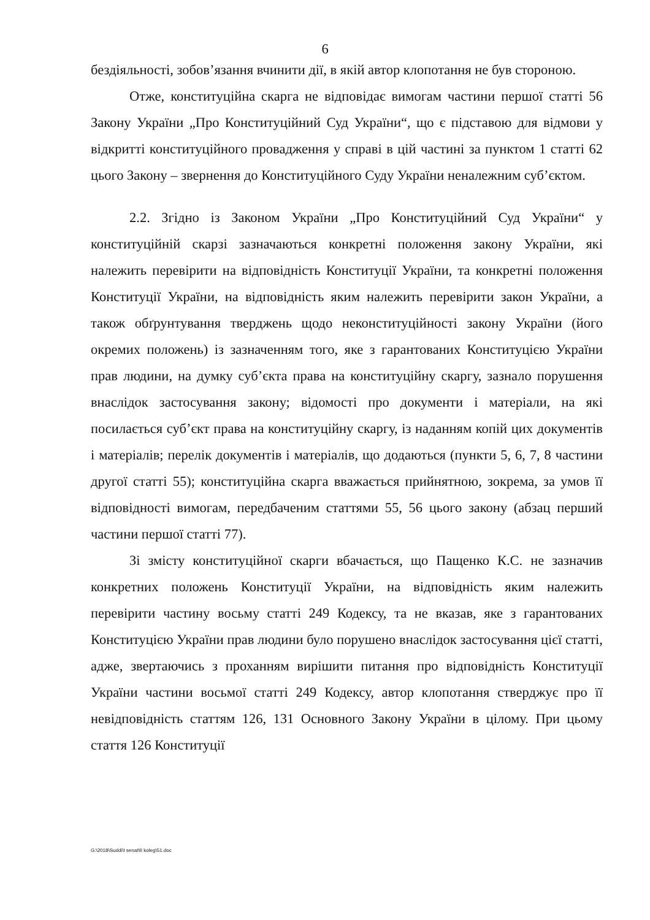6
бездіяльності, зобов’язання вчинити дії, в якій автор клопотання не був стороною.
Отже, конституційна скарга не відповідає вимогам частини першої статті 56 Закону України „Про Конституційний Суд України“, що є підставою для відмови у відкритті конституційного провадження у справі в цій частині за пунктом 1 статті 62 цього Закону – звернення до Конституційного Суду України неналежним суб’єктом.
2.2. Згідно із Законом України „Про Конституційний Суд України“ у конституційній скарзі зазначаються конкретні положення закону України, які належить перевірити на відповідність Конституції України, та конкретні положення Конституції України, на відповідність яким належить перевірити закон України, а також обґрунтування тверджень щодо неконституційності закону України (його окремих положень) із зазначенням того, яке з гарантованих Конституцією України прав людини, на думку суб’єкта права на конституційну скаргу, зазнало порушення внаслідок застосування закону; відомості про документи і матеріали, на які посилається суб’єкт права на конституційну скаргу, із наданням копій цих документів і матеріалів; перелік документів і матеріалів, що додаються (пункти 5, 6, 7, 8 частини другої статті 55); конституційна скарга вважається прийнятною, зокрема, за умов її відповідності вимогам, передбаченим статтями 55, 56 цього закону (абзац перший частини першої статті 77).
Зі змісту конституційної скарги вбачається, що Пащенко К.С. не зазначив конкретних положень Конституції України, на відповідність яким належить перевірити частину восьму статті 249 Кодексу, та не вказав, яке з гарантованих Конституцією України прав людини було порушено внаслідок застосування цієї статті, адже, звертаючись з проханням вирішити питання про відповідність Конституції України частини восьмої статті 249 Кодексу, автор клопотання стверджує про її невідповідність статтям 126, 131 Основного Закону України в цілому. При цьому стаття 126 Конституції
G:\2018\Suddi\I senat\II koleg\51.doc